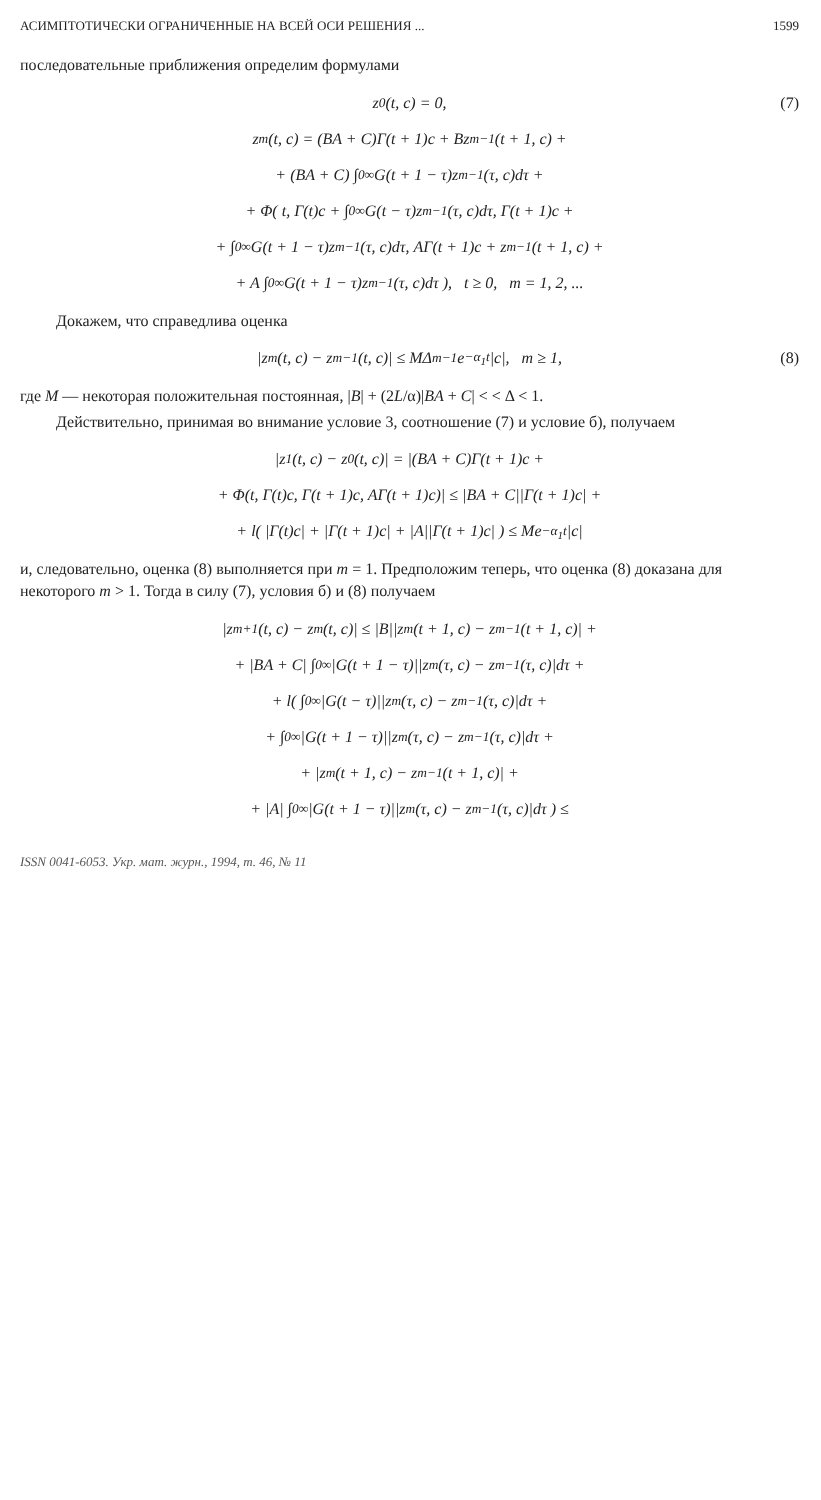АСИМПТОТИЧЕСКИ ОГРАНИЧЕННЫЕ НА ВСЕЙ ОСИ РЕШЕНИЯ ... 1599
последовательные приближения определим формулами
z<sub>0</sub>(t, c) = 0, (7)
z<sub>m</sub>(t, c) = (BA + C)Γ(t + 1)c + Bz<sub>m−1</sub>(t + 1, c) +
+ (BA + C) ∫<sub>0</sub><sup>∞</sup> G(t + 1 − τ)z<sub>m−1</sub>(τ, c)dτ +
+ Φ( t, Γ(t)c + ∫<sub>0</sub><sup>∞</sup> G(t − τ)z<sub>m−1</sub>(τ, c)dτ, Γ(t + 1)c +
+ ∫<sub>0</sub><sup>∞</sup> G(t + 1 − τ)z<sub>m−1</sub>(τ, c)dτ, AΓ(t + 1)c + z<sub>m−1</sub>(t + 1, c) +
+ A ∫<sub>0</sub><sup>∞</sup> G(t + 1 − τ)z<sub>m−1</sub>(τ, c)dτ ), t ≥ 0, m = 1, 2, ...
Докажем, что справедлива оценка
|z<sub>m</sub>(t, c) − z<sub>m−1</sub>(t, c)| ≤ MΔ<sup>m−1</sup>e<sup>−α<sub>1</sub>t</sup>|c|, m ≥ 1, (8)
где M — некоторая положительная постоянная, |B| + (2L/α)|BA + C| < < Δ < 1.
Действительно, принимая во внимание условие 3, соотношение (7) и условие б), получаем
|z<sub>1</sub>(t, c) − z<sub>0</sub>(t, c)| = |(BA + C)Γ(t + 1)c +
+ Φ(t, Γ(t)c, Γ(t + 1)c, AΓ(t + 1)c)| ≤ |BA + C||Γ(t + 1)c| +
+ l( |Γ(t)c| + |Γ(t + 1)c| + |A||Γ(t + 1)c| ) ≤ Me<sup>−α<sub>1</sub>t</sup>|c|
и, следовательно, оценка (8) выполняется при m = 1. Предположим теперь, что оценка (8) доказана для некоторого m > 1. Тогда в силу (7), условия б) и (8) получаем
|z<sub>m+1</sub>(t, c) − z<sub>m</sub>(t, c)| ≤ |B||z<sub>m</sub>(t + 1, c) − z<sub>m−1</sub>(t + 1, c)| +
+ |BA + C| ∫<sub>0</sub><sup>∞</sup> |G(t + 1 − τ)||z<sub>m</sub>(τ, c) − z<sub>m−1</sub>(τ, c)|dτ +
+ l( ∫<sub>0</sub><sup>∞</sup> |G(t − τ)||z<sub>m</sub>(τ, c) − z<sub>m−1</sub>(τ, c)|dτ +
+ ∫<sub>0</sub><sup>∞</sup> |G(t + 1 − τ)||z<sub>m</sub>(τ, c) − z<sub>m−1</sub>(τ, c)|dτ +
+ |z<sub>m</sub>(t + 1, c) − z<sub>m−1</sub>(t + 1, c)| +
+ |A| ∫<sub>0</sub><sup>∞</sup> |G(t + 1 − τ)||z<sub>m</sub>(τ, c) − z<sub>m−1</sub>(τ, c)|dτ ) ≤
ISSN 0041-6053. Укр. мат. журн., 1994, т. 46, № 11